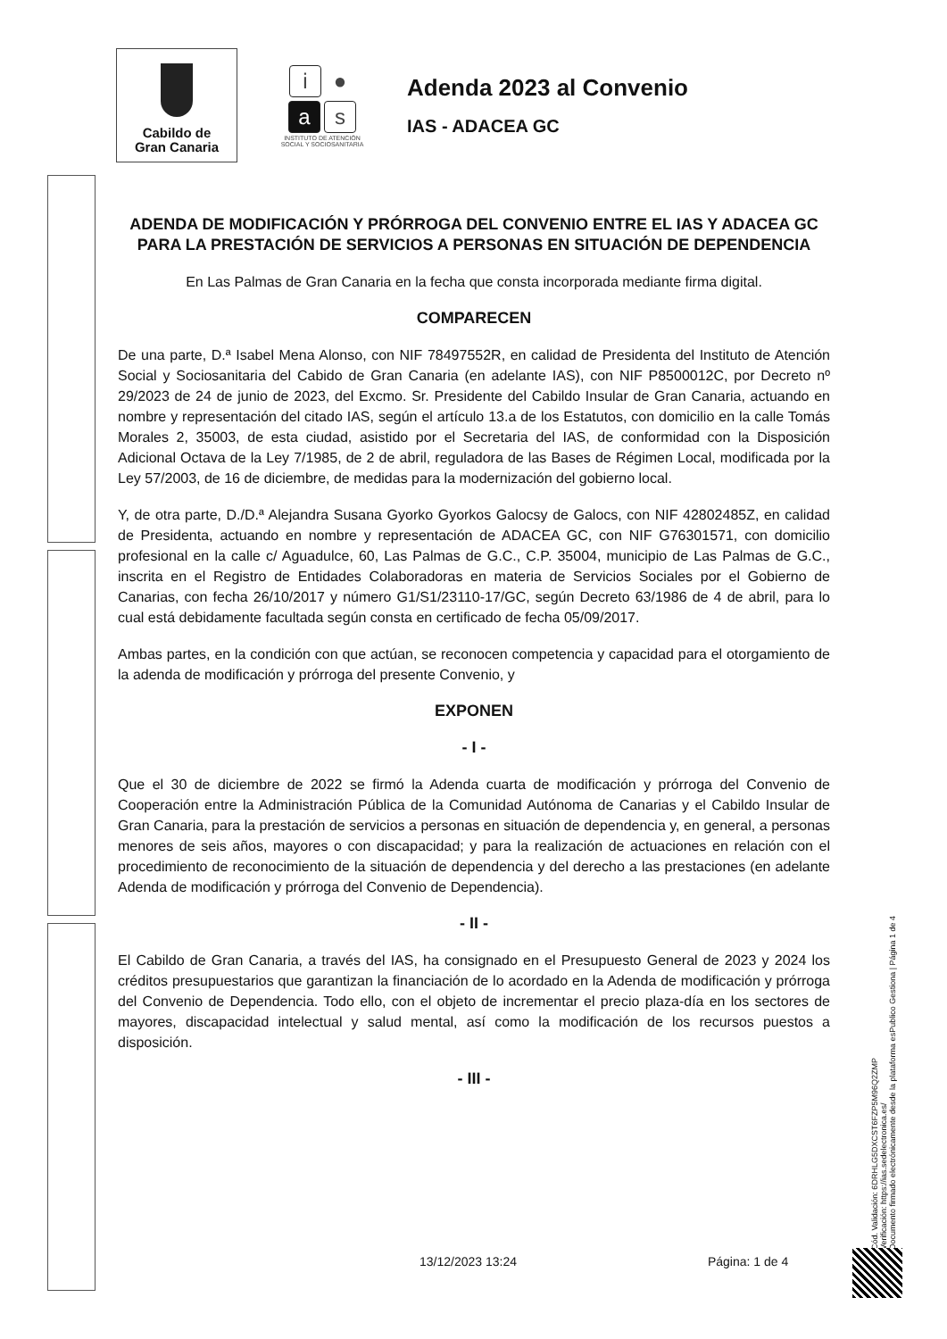Cabildo de
Gran Canaria
i ●
as
INSTITUTO DE ATENCIÓN
SOCIAL Y SOCIOSANITARIA
Adenda 2023 al Convenio
IAS - ADACEA GC
ADENDA DE MODIFICACIÓN Y PRÓRROGA DEL CONVENIO ENTRE EL IAS Y ADACEA GC PARA LA PRESTACIÓN DE SERVICIOS A PERSONAS EN SITUACIÓN DE DEPENDENCIA
En Las Palmas de Gran Canaria en la fecha que consta incorporada mediante firma digital.
COMPARECEN
De una parte, D.ª Isabel Mena Alonso, con NIF 78497552R, en calidad de Presidenta del Instituto de Atención Social y Sociosanitaria del Cabido de Gran Canaria (en adelante IAS), con NIF P8500012C, por Decreto nº 29/2023 de 24 de junio de 2023, del Excmo. Sr. Presidente del Cabildo Insular de Gran Canaria, actuando en nombre y representación del citado IAS, según el artículo 13.a de los Estatutos, con domicilio en la calle Tomás Morales 2, 35003, de esta ciudad, asistido por el Secretaria del IAS, de conformidad con la Disposición Adicional Octava de la Ley 7/1985, de 2 de abril, reguladora de las Bases de Régimen Local, modificada por la Ley 57/2003, de 16 de diciembre, de medidas para la modernización del gobierno local.
Y, de otra parte, D./D.ª Alejandra Susana Gyorko Gyorkos Galocsy de Galocs, con NIF 42802485Z, en calidad de Presidenta, actuando en nombre y representación de ADACEA GC, con NIF G76301571, con domicilio profesional en la calle c/ Aguadulce, 60, Las Palmas de G.C., C.P. 35004, municipio de Las Palmas de G.C., inscrita en el Registro de Entidades Colaboradoras en materia de Servicios Sociales por el Gobierno de Canarias, con fecha 26/10/2017 y número G1/S1/23110-17/GC, según Decreto 63/1986 de 4 de abril, para lo cual está debidamente facultada según consta en certificado de fecha 05/09/2017.
Ambas partes, en la condición con que actúan, se reconocen competencia y capacidad para el otorgamiento de la adenda de modificación y prórroga del presente Convenio, y
EXPONEN
- I -
Que el 30 de diciembre de 2022 se firmó la Adenda cuarta de modificación y prórroga del Convenio de Cooperación entre la Administración Pública de la Comunidad Autónoma de Canarias y el Cabildo Insular de Gran Canaria, para la prestación de servicios a personas en situación de dependencia y, en general, a personas menores de seis años, mayores o con discapacidad; y para la realización de actuaciones en relación con el procedimiento de reconocimiento de la situación de dependencia y del derecho a las prestaciones (en adelante Adenda de modificación y prórroga del Convenio de Dependencia).
- II -
El Cabildo de Gran Canaria, a través del IAS, ha consignado en el Presupuesto General de 2023 y 2024 los créditos presupuestarios que garantizan la financiación de lo acordado en la Adenda de modificación y prórroga del Convenio de Dependencia. Todo ello, con el objeto de incrementar el precio plaza-día en los sectores de mayores, discapacidad intelectual y salud mental, así como la modificación de los recursos puestos a disposición.
- III -
13/12/2023 13:24 Página: 1 de 4
Cód. Validación: 6DRHLG5DXCST6FZP5M96Q2ZMP
Verificación: https://ias.sedelectronica.es/
Documento firmado electrónicamente desde la plataforma esPublico Gestiona | Página 1 de 4